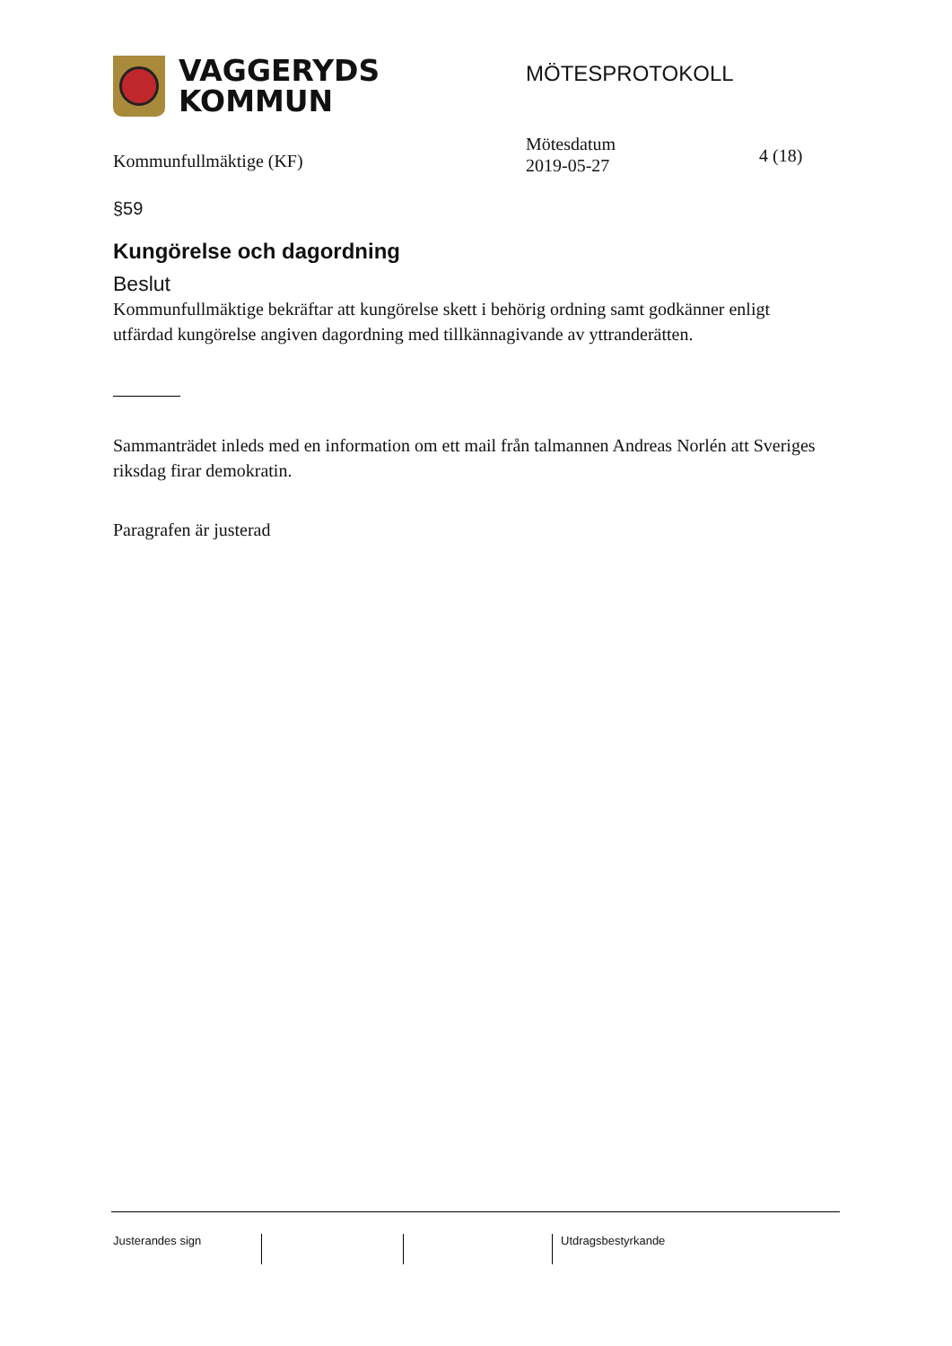VAGGERYDS
KOMMUN
MÖTESPROTOKOLL
Kommunfullmäktige (KF)
Mötesdatum
2019-05-27
4 (18)
§59
Kungörelse och dagordning
Beslut
Kommunfullmäktige bekräftar att kungörelse skett i behörig ordning samt godkänner enligt utfärdad kungörelse angiven dagordning med tillkännagivande av yttranderätten.
Sammanträdet inleds med en information om ett mail från talmannen Andreas Norlén att Sveriges riksdag firar demokratin.
Paragrafen är justerad
Justerandes sign Utdragsbestyrkande